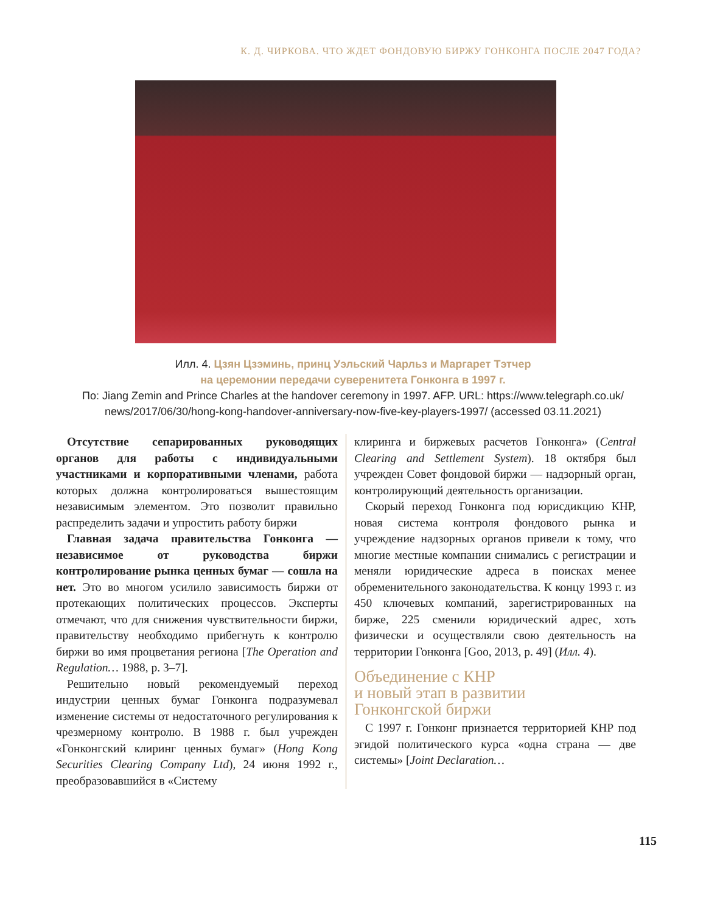К. Д. ЧИРКОВА. ЧТО ЖДЕТ ФОНДОВУЮ БИРЖУ ГОНКОНГА ПОСЛЕ 2047 ГОДА?
Илл. 4. Цзян Цзэминь, принц Уэльский Чарльз и Маргарет Тэтчер
на церемонии передачи суверенитета Гонконга в 1997 г.
По: Jiang Zemin and Prince Charles at the handover ceremony in 1997. AFP. URL: https://www.telegraph.co.uk/
news/2017/06/30/hong-kong-handover-anniversary-now-five-key-players-1997/ (accessed 03.11.2021)
Отсутствие сепарированных руководящих органов для работы с индивидуальными участниками и корпоративными членами, работа которых должна контролироваться вышестоящим независимым элементом. Это позволит правильно распределить задачи и упростить работу биржи
Главная задача правительства Гонконга — независимое от руководства биржи контролирование рынка ценных бумаг — сошла на нет. Это во многом усилило зависимость биржи от протекающих политических процессов. Эксперты отмечают, что для снижения чувствительности биржи, правительству необходимо прибегнуть к контролю биржи во имя процветания региона [The Operation and Regulation… 1988, p. 3–7].
Решительно новый рекомендуемый переход индустрии ценных бумаг Гонконга подразумевал изменение системы от недостаточного регулирования к чрезмерному контролю. В 1988 г. был учрежден «Гонконгский клиринг ценных бумаг» (Hong Kong Securities Clearing Company Ltd), 24 июня 1992 г., преобразовавшийся в «Систему
клиринга и биржевых расчетов Гонконга» (Central Clearing and Settlement System). 18 октября был учрежден Совет фондовой биржи — надзорный орган, контролирующий деятельность организации.
Скорый переход Гонконга под юрисдикцию КНР, новая система контроля фондового рынка и учреждение надзорных органов привели к тому, что многие местные компании снимались с регистрации и меняли юридические адреса в поисках менее обременительного законодательства. К концу 1993 г. из 450 ключевых компаний, зарегистрированных на бирже, 225 сменили юридический адрес, хоть физически и осуществляли свою деятельность на территории Гонконга [Goo, 2013, p. 49] (Илл. 4).
Объединение с КНР
и новый этап в развитии
Гонконгской биржи
С 1997 г. Гонконг признается территорией КНР под эгидой политического курса «одна страна — две системы» [Joint Declaration…
115